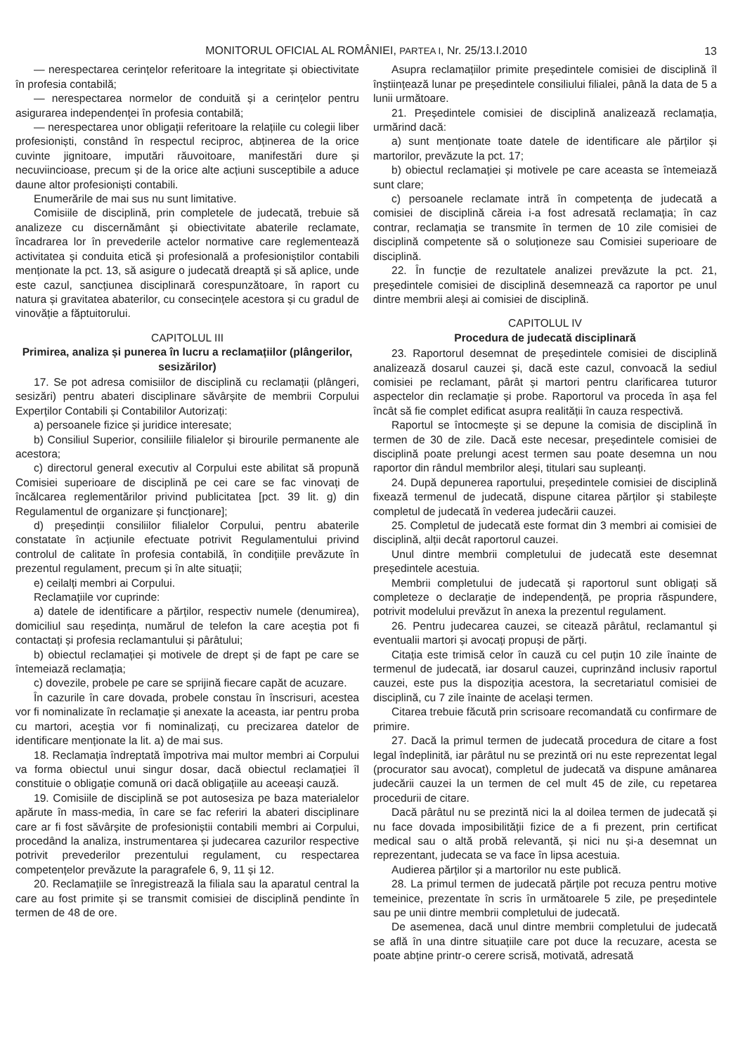MONITORUL OFICIAL AL ROMÂNIEI, PARTEA I, Nr. 25/13.I.2010
13
— nerespectarea cerințelor referitoare la integritate și obiectivitate în profesia contabilă;
— nerespectarea normelor de conduită și a cerințelor pentru asigurarea independenței în profesia contabilă;
— nerespectarea unor obligații referitoare la relațiile cu colegii liber profesioniști, constând în respectul reciproc, abținerea de la orice cuvinte jignitoare, imputări răuvoitoare, manifestări dure și necuviincioase, precum și de la orice alte acțiuni susceptibile a aduce daune altor profesioniști contabili.
Enumerările de mai sus nu sunt limitative.
Comisiile de disciplină, prin completele de judecată, trebuie să analizeze cu discernământ și obiectivitate abaterile reclamate, încadrarea lor în prevederile actelor normative care reglementează activitatea și conduita etică și profesională a profesioniștilor contabili menționate la pct. 13, să asigure o judecată dreaptă și să aplice, unde este cazul, sancțiunea disciplinară corespunzătoare, în raport cu natura și gravitatea abaterilor, cu consecințele acestora și cu gradul de vinovăție a făptuitorului.
CAPITOLUL III
Primirea, analiza și punerea în lucru a reclamațiilor (plângerilor, sesizărilor)
17. Se pot adresa comisiilor de disciplină cu reclamații (plângeri, sesizări) pentru abateri disciplinare săvârșite de membrii Corpului Experților Contabili și Contabililor Autorizați:
a) persoanele fizice și juridice interesate;
b) Consiliul Superior, consiliile filialelor și birourile permanente ale acestora;
c) directorul general executiv al Corpului este abilitat să propună Comisiei superioare de disciplină pe cei care se fac vinovați de încălcarea reglementărilor privind publicitatea [pct. 39 lit. g) din Regulamentul de organizare și funcționare];
d) președinții consiliilor filialelor Corpului, pentru abaterile constatate în acțiunile efectuate potrivit Regulamentului privind controlul de calitate în profesia contabilă, în condițiile prevăzute în prezentul regulament, precum și în alte situații;
e) ceilalți membri ai Corpului.
Reclamațiile vor cuprinde:
a) datele de identificare a părților, respectiv numele (denumirea), domiciliul sau reședința, numărul de telefon la care aceștia pot fi contactați și profesia reclamantului și pârâtului;
b) obiectul reclamației și motivele de drept și de fapt pe care se întemeiază reclamația;
c) dovezile, probele pe care se sprijină fiecare capăt de acuzare.
În cazurile în care dovada, probele constau în înscrisuri, acestea vor fi nominalizate în reclamație și anexate la aceasta, iar pentru proba cu martori, aceștia vor fi nominalizați, cu precizarea datelor de identificare menționate la lit. a) de mai sus.
18. Reclamația îndreptată împotriva mai multor membri ai Corpului va forma obiectul unui singur dosar, dacă obiectul reclamației îl constituie o obligație comună ori dacă obligațiile au aceeași cauză.
19. Comisiile de disciplină se pot autosesiza pe baza materialelor apărute în mass-media, în care se fac referiri la abateri disciplinare care ar fi fost săvârșite de profesioniștii contabili membri ai Corpului, procedând la analiza, instrumentarea și judecarea cazurilor respective potrivit prevederilor prezentului regulament, cu respectarea competențelor prevăzute la paragrafele 6, 9, 11 și 12.
20. Reclamațiile se înregistrează la filiala sau la aparatul central la care au fost primite și se transmit comisiei de disciplină pendinte în termen de 48 de ore.
Asupra reclamațiilor primite președintele comisiei de disciplină îl înștiințează lunar pe președintele consiliului filialei, până la data de 5 a lunii următoare.
21. Președintele comisiei de disciplină analizează reclamația, urmărind dacă:
a) sunt menționate toate datele de identificare ale părților și martorilor, prevăzute la pct. 17;
b) obiectul reclamației și motivele pe care aceasta se întemeiază sunt clare;
c) persoanele reclamate intră în competența de judecată a comisiei de disciplină căreia i-a fost adresată reclamația; în caz contrar, reclamația se transmite în termen de 10 zile comisiei de disciplină competente să o soluționeze sau Comisiei superioare de disciplină.
22. În funcție de rezultatele analizei prevăzute la pct. 21, președintele comisiei de disciplină desemnează ca raportor pe unul dintre membrii aleși ai comisiei de disciplină.
CAPITOLUL IV
Procedura de judecată disciplinară
23. Raportorul desemnat de președintele comisiei de disciplină analizează dosarul cauzei și, dacă este cazul, convoacă la sediul comisiei pe reclamant, pârât și martori pentru clarificarea tuturor aspectelor din reclamație și probe. Raportorul va proceda în așa fel încât să fie complet edificat asupra realității în cauza respectivă.
Raportul se întocmește și se depune la comisia de disciplină în termen de 30 de zile. Dacă este necesar, președintele comisiei de disciplină poate prelungi acest termen sau poate desemna un nou raportor din rândul membrilor aleși, titulari sau supleanți.
24. După depunerea raportului, președintele comisiei de disciplină fixează termenul de judecată, dispune citarea părților și stabilește completul de judecată în vederea judecării cauzei.
25. Completul de judecată este format din 3 membri ai comisiei de disciplină, alții decât raportorul cauzei.
Unul dintre membrii completului de judecată este desemnat președintele acestuia.
Membrii completului de judecată și raportorul sunt obligați să completeze o declarație de independență, pe propria răspundere, potrivit modelului prevăzut în anexa la prezentul regulament.
26. Pentru judecarea cauzei, se citează pârâtul, reclamantul și eventualii martori și avocați propuși de părți.
Citația este trimisă celor în cauză cu cel puțin 10 zile înainte de termenul de judecată, iar dosarul cauzei, cuprinzând inclusiv raportul cauzei, este pus la dispoziția acestora, la secretariatul comisiei de disciplină, cu 7 zile înainte de același termen.
Citarea trebuie făcută prin scrisoare recomandată cu confirmare de primire.
27. Dacă la primul termen de judecată procedura de citare a fost legal îndeplinită, iar pârâtul nu se prezintă ori nu este reprezentat legal (procurator sau avocat), completul de judecată va dispune amânarea judecării cauzei la un termen de cel mult 45 de zile, cu repetarea procedurii de citare.
Dacă pârâtul nu se prezintă nici la al doilea termen de judecată și nu face dovada imposibilității fizice de a fi prezent, prin certificat medical sau o altă probă relevantă, și nici nu și-a desemnat un reprezentant, judecata se va face în lipsa acestuia.
Audierea părților și a martorilor nu este publică.
28. La primul termen de judecată părțile pot recuza pentru motive temeinice, prezentate în scris în următoarele 5 zile, pe președintele sau pe unii dintre membrii completului de judecată.
De asemenea, dacă unul dintre membrii completului de judecată se află în una dintre situațiile care pot duce la recuzare, acesta se poate abține printr-o cerere scrisă, motivată, adresată